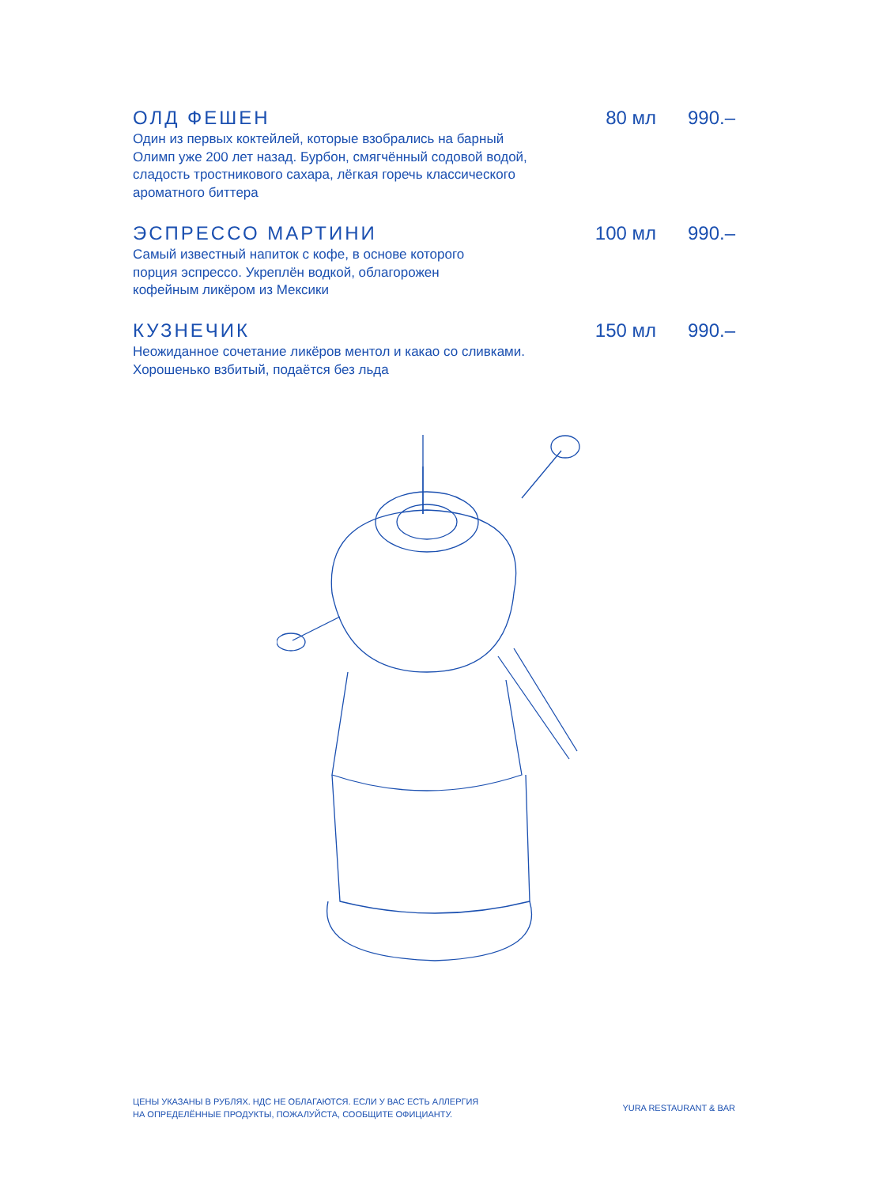ОЛД ФЕШЕН 80 мл 990.–
Один из первых коктейлей, которые взобрались на барный
Олимп уже 200 лет назад. Бурбон, смягчённый содовой водой,
сладость тростникового сахара, лёгкая горечь классического
ароматного биттера
ЭСПРЕССО МАРТИНИ 100 мл 990.–
Самый известный напиток с кофе, в основе которого
порция эспрессо. Укреплён водкой, облагорожен
кофейным ликёром из Мексики
КУЗНЕЧИК 150 мл 990.–
Неожиданное сочетание ликёров ментол и какао со сливками.
Хорошенько взбитый, подаётся без льда
ЦЕНЫ УКАЗАНЫ В РУБЛЯХ. НДС НЕ ОБЛАГАЮТСЯ. ЕСЛИ У ВАС ЕСТЬ АЛЛЕРГИЯ
НА ОПРЕДЕЛЁННЫЕ ПРОДУКТЫ, ПОЖАЛУЙСТА, СООБЩИТЕ ОФИЦИАНТУ.
YURA RESTAURANT & BAR